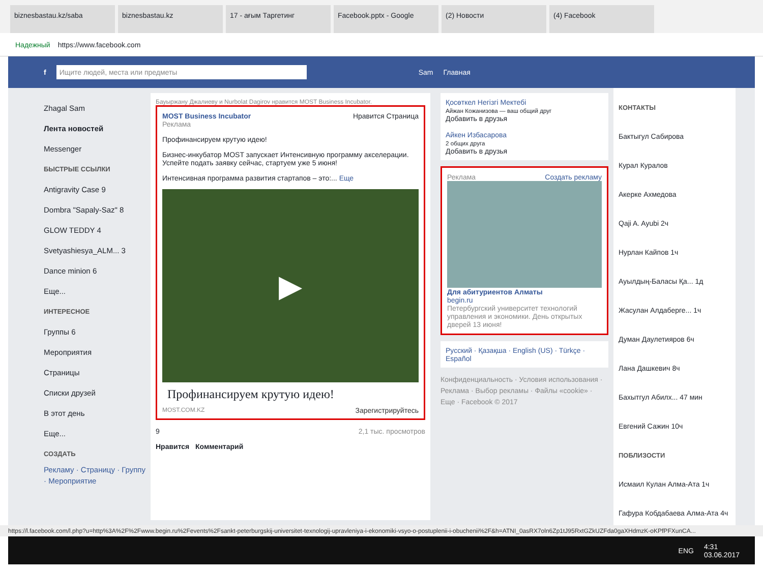biznesbastau.kz/saba biznesbastau.kz 17 - ағым Таргетинг Facebook.pptx - Google (2) Новости (4) Facebook
Надежный https://www.facebook.com
f
Ищите людей, места или предметы
Sam Главная
Zhagal Sam
Лента новостей
Messenger
БЫСТРЫЕ ССЫЛКИ
Antigravity Case 9
Dombra "Sapaly-Saz" 8
GLOW TEDDY 4
Svetyashiesya_ALM... 3
Dance minion 6
Еще...
ИНТЕРЕСНОЕ
Группы 6
Мероприятия
Страницы
Списки друзей
В этот день
Еще...
СОЗДАТЬ
Рекламу · Страницу · Группу · Мероприятие
Бауыржану Джалиеву и Nurbolat Dagirov нравится MOST Business Incubator.
MOST Business Incubator Нравится Страница
Реклама
Профинансируем крутую идею!
Бизнес-инкубатор MOST запускает Интенсивную программу акселерации. Успейте подать заявку сейчас, стартуем уже 5 июня!
Интенсивная программа развития стартапов – это:... Еще
▶
Профинансируем крутую идею!
MOST.COM.KZ Зарегистрируйтесь
9 2,1 тыс. просмотров
Нравится Комментарий
Қосөткел Негізгі Мектебі
Айжан Кожанизова — ваш общий друг
Добавить в друзья
Айкен Избасарова
2 общих друга
Добавить в друзья
Реклама Создать рекламу
Для абитуриентов Алматы
begin.ru
Петербургский университет технологий управления и экономики. День открытых дверей 13 июня!
Русский · Қазақша · English (US) · Türkçe · Español
Конфиденциальность · Условия использования · Реклама · Выбор рекламы · Файлы «cookie» · Еще · Facebook © 2017
КОНТАКТЫ
Бактыгул Сабирова
Курал Куралов
Акерке Ахмедова
Qaji A. Ayubi 2ч
Нурлан Кайпов 1ч
Ауылдың-Баласы Қа... 1д
Жасулан Алдаберге... 1ч
Думан Даулетияров 6ч
Лана Дашкевич 8ч
Бахытгул Абилх... 47 мин
Евгений Сажин 10ч
ПОБЛИЗОСТИ
Исмаил Кулан Алма-Ата 1ч
Гафура Кобдабаева Алма-Ата 4ч
https://l.facebook.com/l.php?u=http%3A%2F%2Fwww.begin.ru%2Fevents%2Fsankt-peterburgskij-universitet-texnologij-upravleniya-i-ekonomiki-vsyo-o-postuplenii-i-obuchenii%2F&h=ATNI_0asRX7oln6Zp1tJ95RxtGZkUZFda0gaXHdmzK-oKPfPFXunCA...
ENG 4:31
03.06.2017